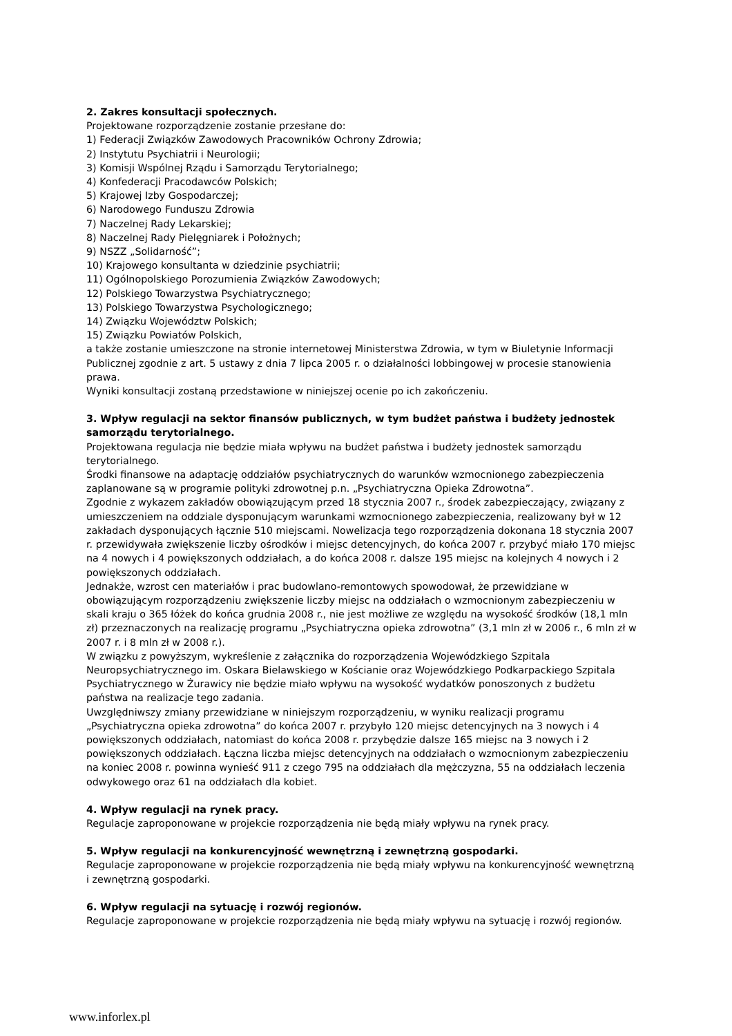2. Zakres konsultacji społecznych.
Projektowane rozporządzenie zostanie przesłane do:
1) Federacji Związków Zawodowych Pracowników Ochrony Zdrowia;
2) Instytutu Psychiatrii i Neurologii;
3) Komisji Wspólnej Rządu i Samorządu Terytorialnego;
4) Konfederacji Pracodawców Polskich;
5) Krajowej Izby Gospodarczej;
6) Narodowego Funduszu Zdrowia
7) Naczelnej Rady Lekarskiej;
8) Naczelnej Rady Pielęgniarek i Położnych;
9) NSZZ „Solidarność”;
10) Krajowego konsultanta w dziedzinie psychiatrii;
11) Ogólnopolskiego Porozumienia Związków Zawodowych;
12) Polskiego Towarzystwa Psychiatrycznego;
13) Polskiego Towarzystwa Psychologicznego;
14) Związku Województw Polskich;
15) Związku Powiatów Polskich,
a także zostanie umieszczone na stronie internetowej Ministerstwa Zdrowia, w tym w Biuletynie Informacji Publicznej zgodnie z art. 5 ustawy z dnia 7 lipca 2005 r. o działalności lobbingowej w procesie stanowienia prawa.
Wyniki konsultacji zostaną przedstawione w niniejszej ocenie po ich zakończeniu.
3. Wpływ regulacji na sektor finansów publicznych, w tym budżet państwa i budżety jednostek samorządu terytorialnego.
Projektowana regulacja nie będzie miała wpływu na budżet państwa i budżety jednostek samorządu terytorialnego.
Środki finansowe na adaptację oddziałów psychiatrycznych do warunków wzmocnionego zabezpieczenia zaplanowane są w programie polityki zdrowotnej p.n. „Psychiatryczna Opieka Zdrowotna”.
Zgodnie z wykazem zakładów obowiązującym przed 18 stycznia 2007 r., środek zabezpieczający, związany z umieszczeniem na oddziale dysponującym warunkami wzmocnionego zabezpieczenia, realizowany był w 12 zakładach dysponujących łącznie 510 miejscami. Nowelizacja tego rozporządzenia dokonana 18 stycznia 2007 r. przewidywała zwiększenie liczby ośrodków i miejsc detencyjnych, do końca 2007 r. przybyć miało 170 miejsc na 4 nowych i 4 powiększonych oddziałach, a do końca 2008 r. dalsze 195 miejsc na kolejnych 4 nowych i 2 powiększonych oddziałach.
Jednakże, wzrost cen materiałów i prac budowlano-remontowych spowodował, że przewidziane w obowiązującym rozporządzeniu zwiększenie liczby miejsc na oddziałach o wzmocnionym zabezpieczeniu w skali kraju o 365 łóżek do końca grudnia 2008 r., nie jest możliwe ze względu na wysokość środków (18,1 mln zł) przeznaczonych na realizację programu „Psychiatryczna opieka zdrowotna” (3,1 mln zł w 2006 r., 6 mln zł w 2007 r. i 8 mln zł w 2008 r.).
W związku z powyższym, wykreślenie z załącznika do rozporządzenia Wojewódzkiego Szpitala Neuropsychiatrycznego im. Oskara Bielawskiego w Kościanie oraz Wojewódzkiego Podkarpackiego Szpitala Psychiatrycznego w Żurawicy nie będzie miało wpływu na wysokość wydatków ponoszonych z budżetu państwa na realizacje tego zadania.
Uwzględniwszy zmiany przewidziane w niniejszym rozporządzeniu, w wyniku realizacji programu „Psychiatryczna opieka zdrowotna” do końca 2007 r. przybyło 120 miejsc detencyjnych na 3 nowych i 4 powiększonych oddziałach, natomiast do końca 2008 r. przybędzie dalsze 165 miejsc na 3 nowych i 2 powiększonych oddziałach. Łączna liczba miejsc detencyjnych na oddziałach o wzmocnionym zabezpieczeniu na koniec 2008 r. powinna wynieść 911 z czego 795 na oddziałach dla mężczyzna, 55 na oddziałach leczenia odwykowego oraz 61 na oddziałach dla kobiet.
4. Wpływ regulacji na rynek pracy.
Regulacje zaproponowane w projekcie rozporządzenia nie będą miały wpływu na rynek pracy.
5. Wpływ regulacji na konkurencyjność wewnętrzną i zewnętrzną gospodarki.
Regulacje zaproponowane w projekcie rozporządzenia nie będą miały wpływu na konkurencyjność wewnętrzną i zewnętrzną gospodarki.
6. Wpływ regulacji na sytuację i rozwój regionów.
Regulacje zaproponowane w projekcie rozporządzenia nie będą miały wpływu na sytuację i rozwój regionów.
www.inforlex.pl